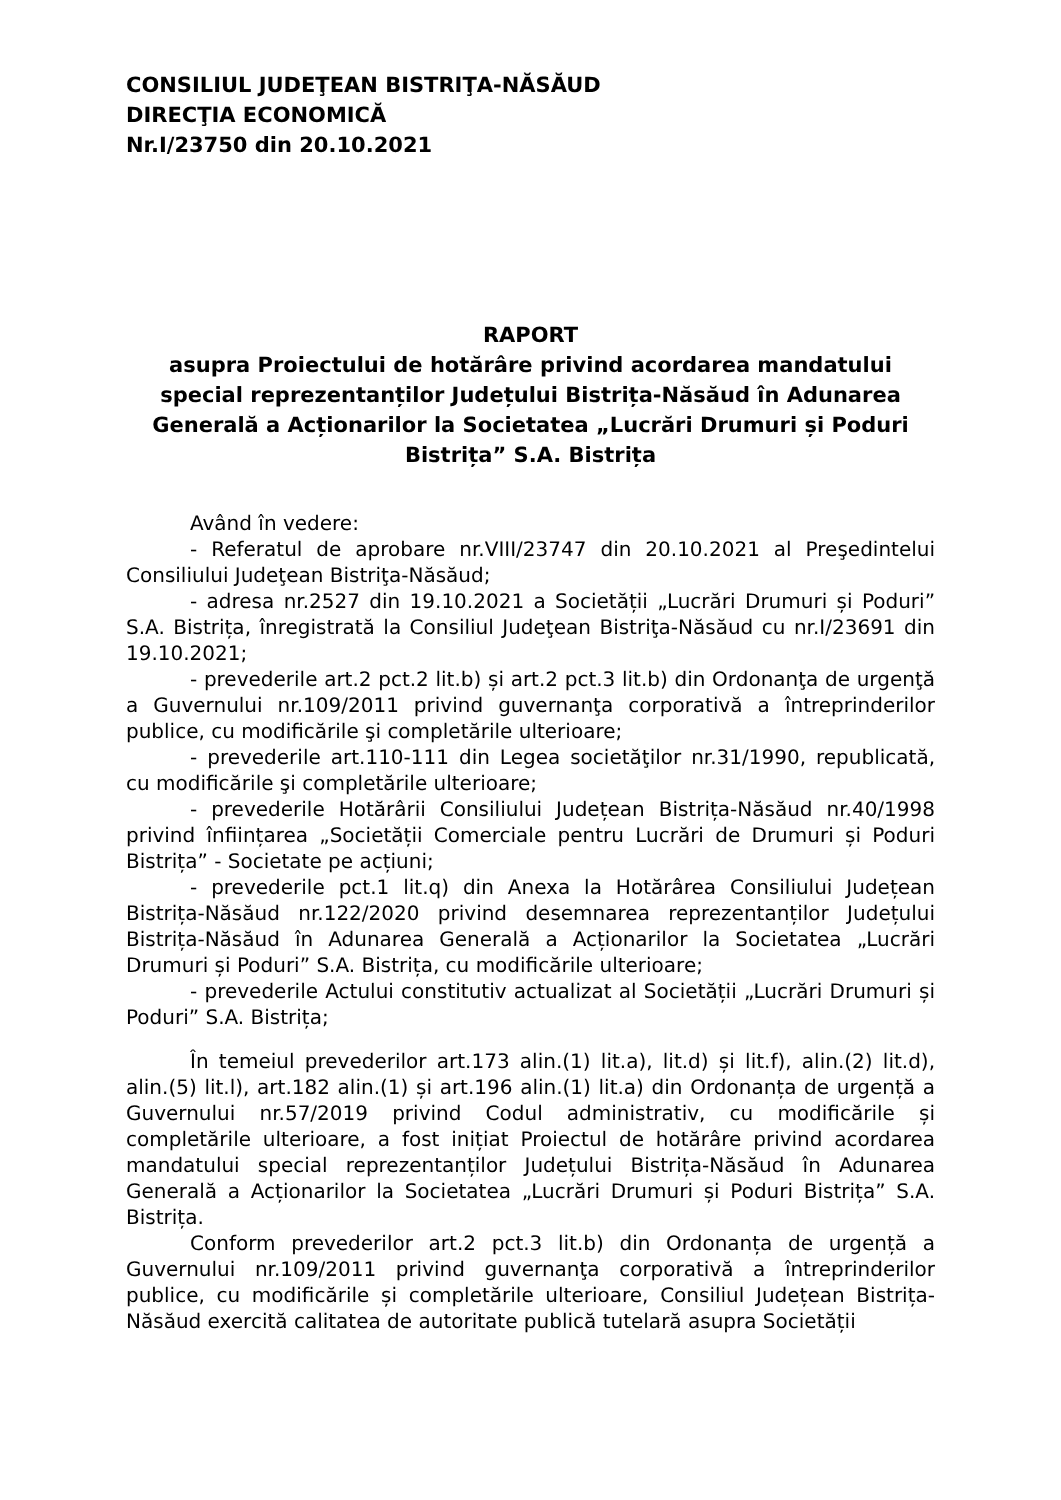CONSILIUL JUDEŢEAN BISTRIŢA-NĂSĂUD
DIRECŢIA ECONOMICĂ
Nr.I/23750 din 20.10.2021
RAPORT
asupra Proiectului de hotărâre privind acordarea mandatului special reprezentanților Județului Bistrița-Năsăud în Adunarea Generală a Acționarilor la Societatea „Lucrări Drumuri și Poduri Bistrița” S.A. Bistrița
Având în vedere:
- Referatul de aprobare nr.VIII/23747 din 20.10.2021 al Preşedintelui Consiliului Judeţean Bistriţa-Năsăud;
- adresa nr.2527 din 19.10.2021 a Societății „Lucrări Drumuri și Poduri” S.A. Bistrița, înregistrată la Consiliul Judeţean Bistriţa-Năsăud cu nr.I/23691 din 19.10.2021;
- prevederile art.2 pct.2 lit.b) și art.2 pct.3 lit.b) din Ordonanţa de urgenţă a Guvernului nr.109/2011 privind guvernanţa corporativă a întreprinderilor publice, cu modificările şi completările ulterioare;
- prevederile art.110-111 din Legea societăţilor nr.31/1990, republicată, cu modificările şi completările ulterioare;
- prevederile Hotărârii Consiliului Județean Bistrița-Năsăud nr.40/1998 privind înființarea „Societății Comerciale pentru Lucrări de Drumuri și Poduri Bistrița” - Societate pe acțiuni;
- prevederile pct.1 lit.q) din Anexa la Hotărârea Consiliului Județean Bistrița-Năsăud nr.122/2020 privind desemnarea reprezentanților Județului Bistrița-Năsăud în Adunarea Generală a Acționarilor la Societatea „Lucrări Drumuri și Poduri” S.A. Bistrița, cu modificările ulterioare;
- prevederile Actului constitutiv actualizat al Societății „Lucrări Drumuri și Poduri” S.A. Bistrița;
În temeiul prevederilor art.173 alin.(1) lit.a), lit.d) și lit.f), alin.(2) lit.d), alin.(5) lit.l), art.182 alin.(1) și art.196 alin.(1) lit.a) din Ordonanța de urgență a Guvernului nr.57/2019 privind Codul administrativ, cu modificările și completările ulterioare, a fost inițiat Proiectul de hotărâre privind acordarea mandatului special reprezentanților Județului Bistrița-Năsăud în Adunarea Generală a Acționarilor la Societatea „Lucrări Drumuri și Poduri Bistrița” S.A. Bistrița.
Conform prevederilor art.2 pct.3 lit.b) din Ordonanța de urgență a Guvernului nr.109/2011 privind guvernanţa corporativă a întreprinderilor publice, cu modificările și completările ulterioare, Consiliul Județean Bistrița-Năsăud exercită calitatea de autoritate publică tutelară asupra Societății